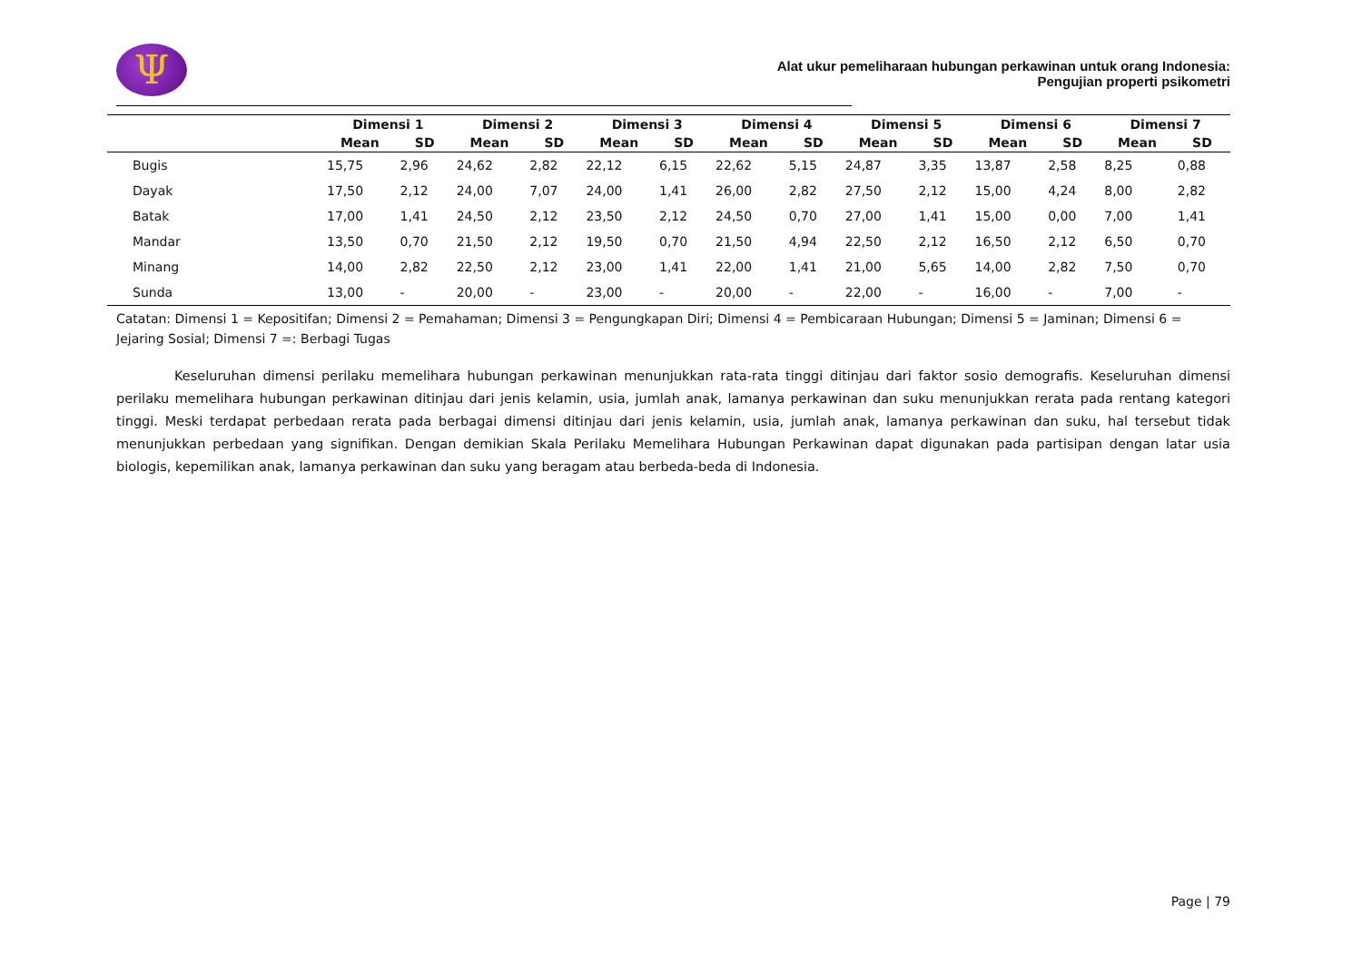Ψ
Alat ukur pemeliharaan hubungan perkawinan untuk orang Indonesia:
Pengujian properti psikometri
| | Dimensi 1 | | Dimensi 2 | | Dimensi 3 | | Dimensi 4 | | Dimensi 5 | | Dimensi 6 | | Dimensi 7 | |
| --- | --- | --- | --- | --- | --- | --- | --- | --- | --- | --- | --- | --- | --- | --- |
| | Mean | SD | Mean | SD | Mean | SD | Mean | SD | Mean | SD | Mean | SD | Mean | SD |
| Bugis | 15,75 | 2,96 | 24,62 | 2,82 | 22,12 | 6,15 | 22,62 | 5,15 | 24,87 | 3,35 | 13,87 | 2,58 | 8,25 | 0,88 |
| Dayak | 17,50 | 2,12 | 24,00 | 7,07 | 24,00 | 1,41 | 26,00 | 2,82 | 27,50 | 2,12 | 15,00 | 4,24 | 8,00 | 2,82 |
| Batak | 17,00 | 1,41 | 24,50 | 2,12 | 23,50 | 2,12 | 24,50 | 0,70 | 27,00 | 1,41 | 15,00 | 0,00 | 7,00 | 1,41 |
| Mandar | 13,50 | 0,70 | 21,50 | 2,12 | 19,50 | 0,70 | 21,50 | 4,94 | 22,50 | 2,12 | 16,50 | 2,12 | 6,50 | 0,70 |
| Minang | 14,00 | 2,82 | 22,50 | 2,12 | 23,00 | 1,41 | 22,00 | 1,41 | 21,00 | 5,65 | 14,00 | 2,82 | 7,50 | 0,70 |
| Sunda | 13,00 | - | 20,00 | - | 23,00 | - | 20,00 | - | 22,00 | - | 16,00 | - | 7,00 | - |
Catatan: Dimensi 1 = Kepositifan; Dimensi 2 = Pemahaman; Dimensi 3 = Pengungkapan Diri; Dimensi 4 = Pembicaraan Hubungan; Dimensi 5 = Jaminan; Dimensi 6 = Jejaring Sosial; Dimensi 7 =: Berbagi Tugas
Keseluruhan dimensi perilaku memelihara hubungan perkawinan menunjukkan rata-rata tinggi ditinjau dari faktor sosio demografis. Keseluruhan dimensi perilaku memelihara hubungan perkawinan ditinjau dari jenis kelamin, usia, jumlah anak, lamanya perkawinan dan suku menunjukkan rerata pada rentang kategori tinggi. Meski terdapat perbedaan rerata pada berbagai dimensi ditinjau dari jenis kelamin, usia, jumlah anak, lamanya perkawinan dan suku, hal tersebut tidak menunjukkan perbedaan yang signifikan. Dengan demikian Skala Perilaku Memelihara Hubungan Perkawinan dapat digunakan pada partisipan dengan latar usia biologis, kepemilikan anak, lamanya perkawinan dan suku yang beragam atau berbeda-beda di Indonesia.
Page | 79